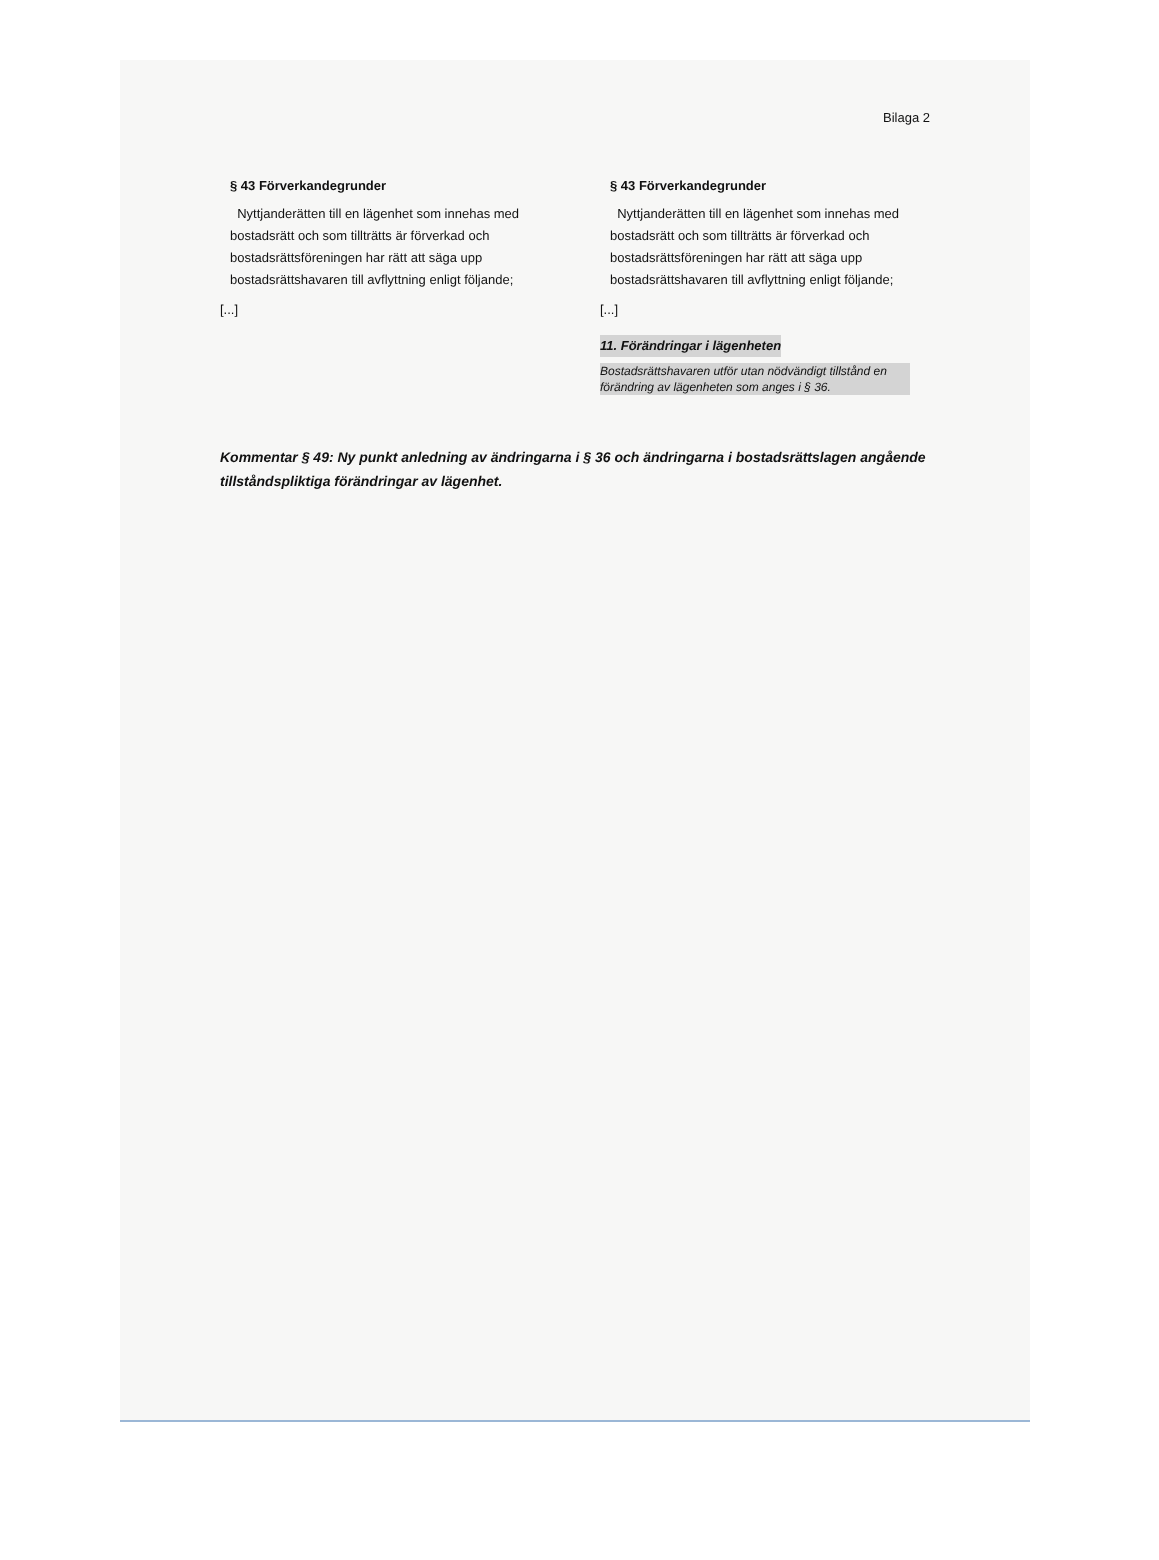Bilaga 2
§ 43 Förverkandegrunder
Nyttjanderätten till en lägenhet som innehas med bostadsrätt och som tillträtts är förverkad och bostadsrättsföreningen har rätt att säga upp bostadsrättshavaren till avflyttning enligt följande;
[...]
§ 43 Förverkandegrunder
Nyttjanderätten till en lägenhet som innehas med bostadsrätt och som tillträtts är förverkad och bostadsrättsföreningen har rätt att säga upp bostadsrättshavaren till avflyttning enligt följande;
[...]
11. Förändringar i lägenheten
Bostadsrättshavaren utför utan nödvändigt tillstånd en förändring av lägenheten som anges i § 36.
Kommentar § 49: Ny punkt anledning av ändringarna i § 36 och ändringarna i bostadsrättslagen angående tillståndspliktiga förändringar av lägenhet.